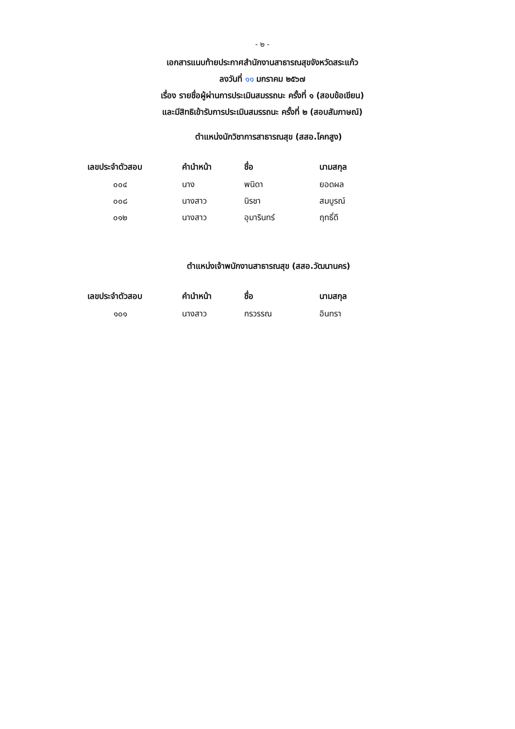- ๒ -
เอกสารแนบท้ายประกาศสำนักงานสาธารณสุขจังหวัดสระแก้ว
ลงวันที่ ๑๑ มกราคม ๒๕๖๗
เรื่อง รายชื่อผู้ผ่านการประเมินสมรรถนะ ครั้งที่ ๑ (สอบข้อเขียน)
และมีสิทธิเข้ารับการประเมินสมรรถนะ ครั้งที่ ๒ (สอบสัมภาษณ์)
ตำแหน่งนักวิชาการสาธารณสุข (สสอ.โคกสูง)
| เลขประจำตัวสอบ | คำนำหน้า | ชื่อ | นามสกุล |
| --- | --- | --- | --- |
| ๐๐๔ | นาง | พนิดา | ยอดผล |
| ๐๐๘ | นางสาว | นิรชา | สมบูรณ์ |
| ๐๑๒ | นางสาว | อุมารินทร์ | ฤทธิ์ดี |
ตำแหน่งเจ้าพนักงานสาธารณสุข (สสอ.วัฒนานคร)
| เลขประจำตัวสอบ | คำนำหน้า | ชื่อ | นามสกุล |
| --- | --- | --- | --- |
| ๑๐๑ | นางสาว | กรวรรณ | อินทรา |